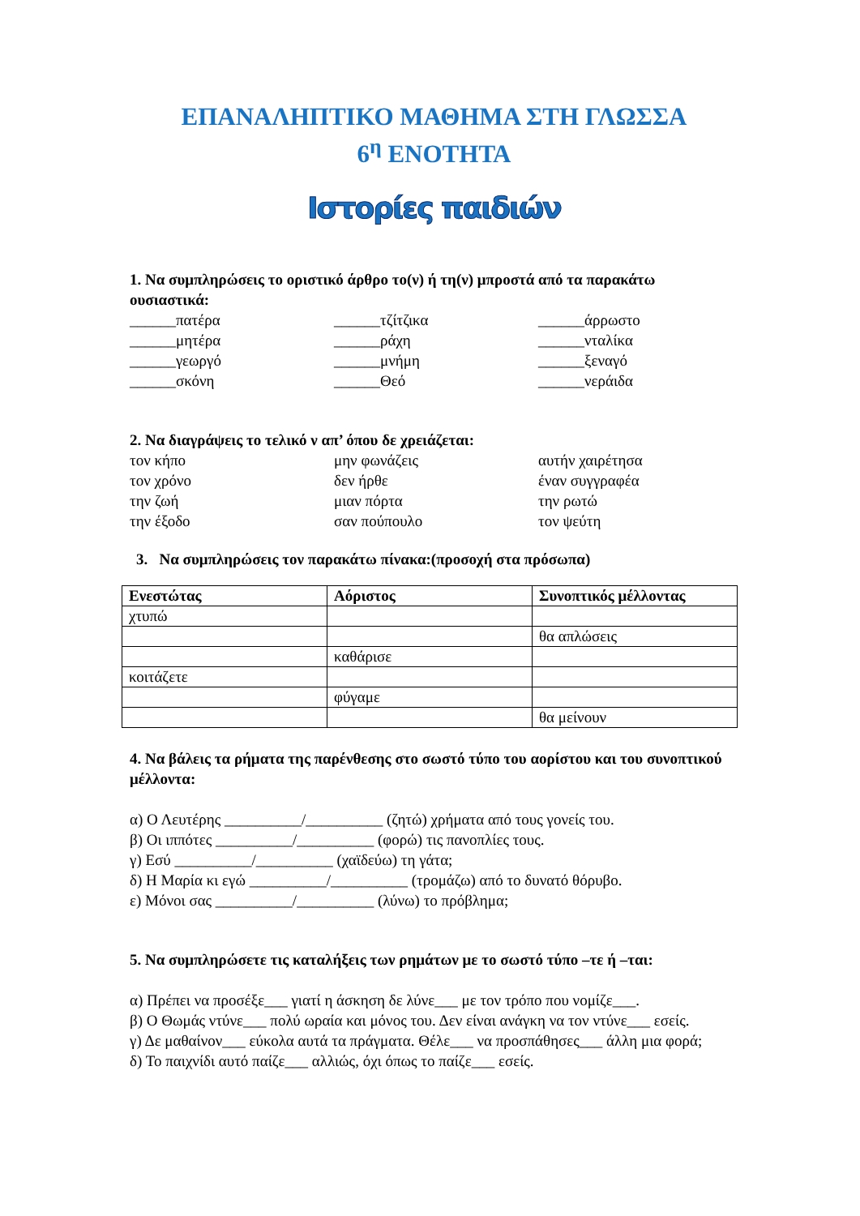ΕΠΑΝΑΛΗΠΤΙΚΟ ΜΑΘΗΜΑ ΣΤΗ ΓΛΩΣΣΑ
6<sup>η</sup> ΕΝΟΤΗΤΑ
Ιστορίες παιδιών
1. Να συμπληρώσεις το οριστικό άρθρο το(ν) ή τη(ν) μπροστά από τα παρακάτω ουσιαστικά:
______πατέρα ______τζίτζικα ______άρρωστο ______μητέρα ______ράχη ______νταλίκα ______γεωργό ______μνήμη ______ξεναγό ______σκόνη ______Θεό ______νεράιδα
2. Να διαγράψεις το τελικό ν απ’ όπου δε χρειάζεται:
τον κήπο μην φωνάζεις αυτήν χαιρέτησα τον χρόνο δεν ήρθε έναν συγγραφέα την ζωή μιαν πόρτα την ρωτώ την έξοδο σαν πούπουλο τον ψεύτη
3. Να συμπληρώσεις τον παρακάτω πίνακα:(προσοχή στα πρόσωπα)
| Ενεστώτας | Αόριστος | Συνοπτικός μέλλοντας |
| --- | --- | --- |
| χτυπώ | | |
| | | θα απλώσεις |
| | καθάρισε | |
| κοιτάζετε | | |
| | φύγαμε | |
| | | θα μείνουν |
4. Να βάλεις τα ρήματα της παρένθεσης στο σωστό τύπο του αορίστου και του συνοπτικού μέλλοντα:
α) Ο Λευτέρης __________/__________ (ζητώ) χρήματα από τους γονείς του.
β) Οι ιππότες __________/__________ (φορώ) τις πανοπλίες τους.
γ) Εσύ __________/__________ (χαϊδεύω) τη γάτα;
δ) Η Μαρία κι εγώ __________/__________ (τρομάζω) από το δυνατό θόρυβο.
ε) Μόνοι σας __________/__________ (λύνω) το πρόβλημα;
5. Να συμπληρώσετε τις καταλήξεις των ρημάτων με το σωστό τύπο –τε ή –ται:
α) Πρέπει να προσέξε___ γιατί η άσκηση δε λύνε___ με τον τρόπο που νομίζε___.
β) Ο Θωμάς ντύνε___ πολύ ωραία και μόνος του. Δεν είναι ανάγκη να τον ντύνε___ εσείς.
γ) Δε μαθαίνον___ εύκολα αυτά τα πράγματα. Θέλε___ να προσπάθησες___ άλλη μια φορά;
δ) Το παιχνίδι αυτό παίζε___ αλλιώς, όχι όπως το παίζε___ εσείς.